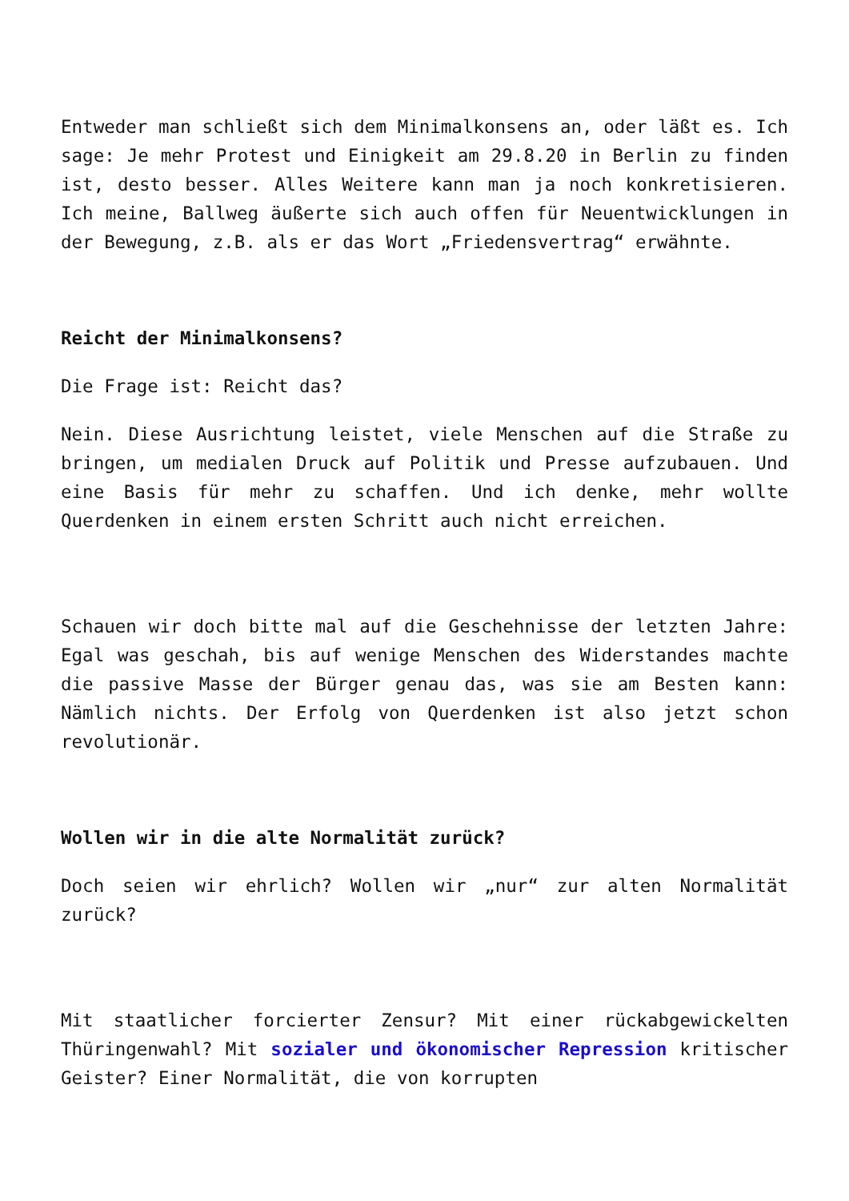Entweder man schließt sich dem Minimalkonsens an, oder läßt es. Ich sage: Je mehr Protest und Einigkeit am 29.8.20 in Berlin zu finden ist, desto besser. Alles Weitere kann man ja noch konkretisieren. Ich meine, Ballweg äußerte sich auch offen für Neuentwicklungen in der Bewegung, z.B. als er das Wort „Friedensvertrag“ erwähnte.
Reicht der Minimalkonsens?
Die Frage ist: Reicht das?
Nein. Diese Ausrichtung leistet, viele Menschen auf die Straße zu bringen, um medialen Druck auf Politik und Presse aufzubauen. Und eine Basis für mehr zu schaffen. Und ich denke, mehr wollte Querdenken in einem ersten Schritt auch nicht erreichen.
Schauen wir doch bitte mal auf die Geschehnisse der letzten Jahre: Egal was geschah, bis auf wenige Menschen des Widerstandes machte die passive Masse der Bürger genau das, was sie am Besten kann: Nämlich nichts. Der Erfolg von Querdenken ist also jetzt schon revolutionär.
Wollen wir in die alte Normalität zurück?
Doch seien wir ehrlich? Wollen wir „nur“ zur alten Normalität zurück?
Mit staatlicher forcierter Zensur? Mit einer rückabgewickelten Thüringenwahl? Mit sozialer und ökonomischer Repression kritischer Geister? Einer Normalität, die von korrupten